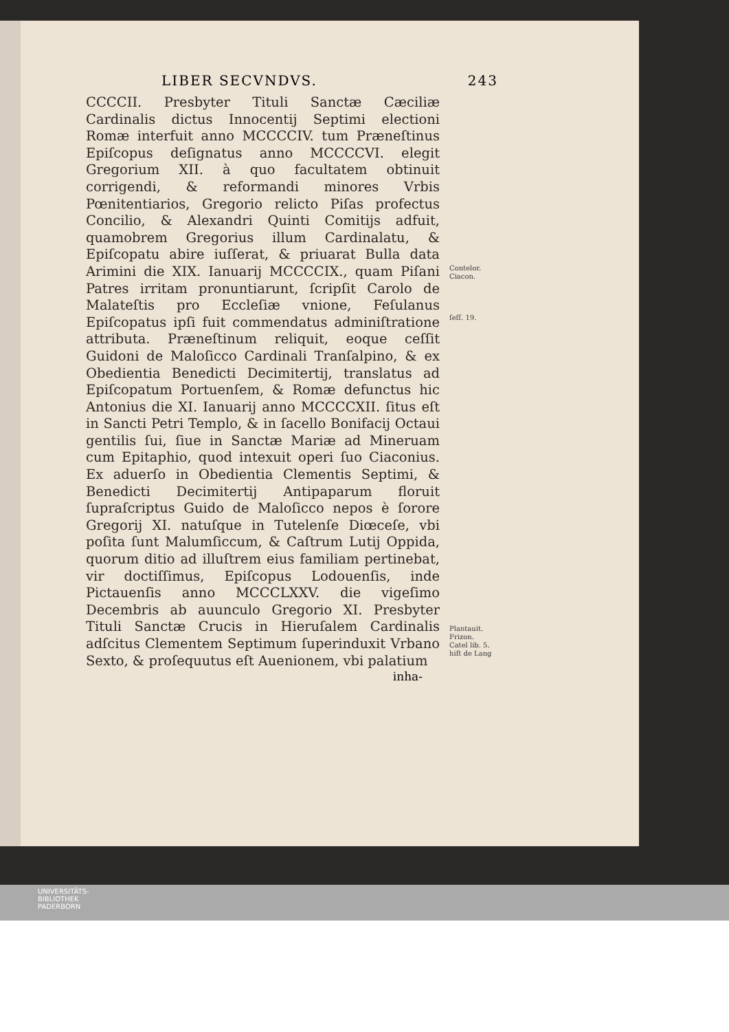LIBER SECVNDVS. 243
CCCCII. Presbyter Tituli Sanctæ Cæciliæ Cardinalis dictus Innocentij Septimi electioni Romæ interfuit anno MCCCCIV. tum Præneſtinus Epiſcopus deſignatus anno MCCCCVI. elegit Gregorium XII. à quo facultatem obtinuit corrigendi, & reformandi minores Vrbis Pœnitentiarios, Gregorio relicto Piſas profectus Concilio, & Alexandri Quinti Comitijs adfuit, quamobrem Gregorius illum Cardinalatu, & Epiſcopatu abire iuſſerat, & priuarat Bulla data Arimini die XIX. Ianuarij MCCCCIX., quam Piſani Patres irritam pronuntiarunt, ſcripſit Carolo de Malateſtis pro Eccleſiæ vnione, Feſulanus Epiſcopatus ipſi fuit commendatus adminiſtratione attributa. Præneſtinum reliquit, eoque ceſſit Guidoni de Maloſicco Cardinali Tranſalpino, & ex Obedientia Benedicti Decimitertij, translatus ad Epiſcopatum Portuenſem, & Romæ defunctus hic Antonius die XI. Ianuarij anno MCCCCXII. ſitus eſt in Sancti Petri Templo, & in ſacello Bonifacij Octaui gentilis ſui, ſiue in Sanctæ Mariæ ad Mineruam cum Epitaphio, quod intexuit operi ſuo Ciaconius. Ex aduerſo in Obedientia Clementis Septimi, & Benedicti Decimitertij Antipaparum floruit ſupraſcriptus Guido de Maloſicco nepos è ſorore Gregorij XI. natuſque in Tutelenſe Diœceſe, vbi poſita ſunt Malumſiccum, & Caſtrum Lutij Oppida, quorum ditio ad illuſtrem eius familiam pertinebat, vir doctiſſimus, Epiſcopus Lodouenſis, inde Pictauenſis anno MCCCLXXV. die vigeſimo Decembris ab auunculo Gregorio XI. Presbyter Tituli Sanctæ Crucis in Hieruſalem Cardinalis adſcitus Clementem Septimum ſuperinduxit Vrbano Sexto, & proſequutus eſt Auenionem, vbi palatium
Contelor.
Ciacon.
ſeſſ. 19.
Plantauit.
Frizon.
Catel lib. 5.
hiſt de Lang
inha-
UNIVERSITÄTS-
BIBLIOTHEK
PADERBORN